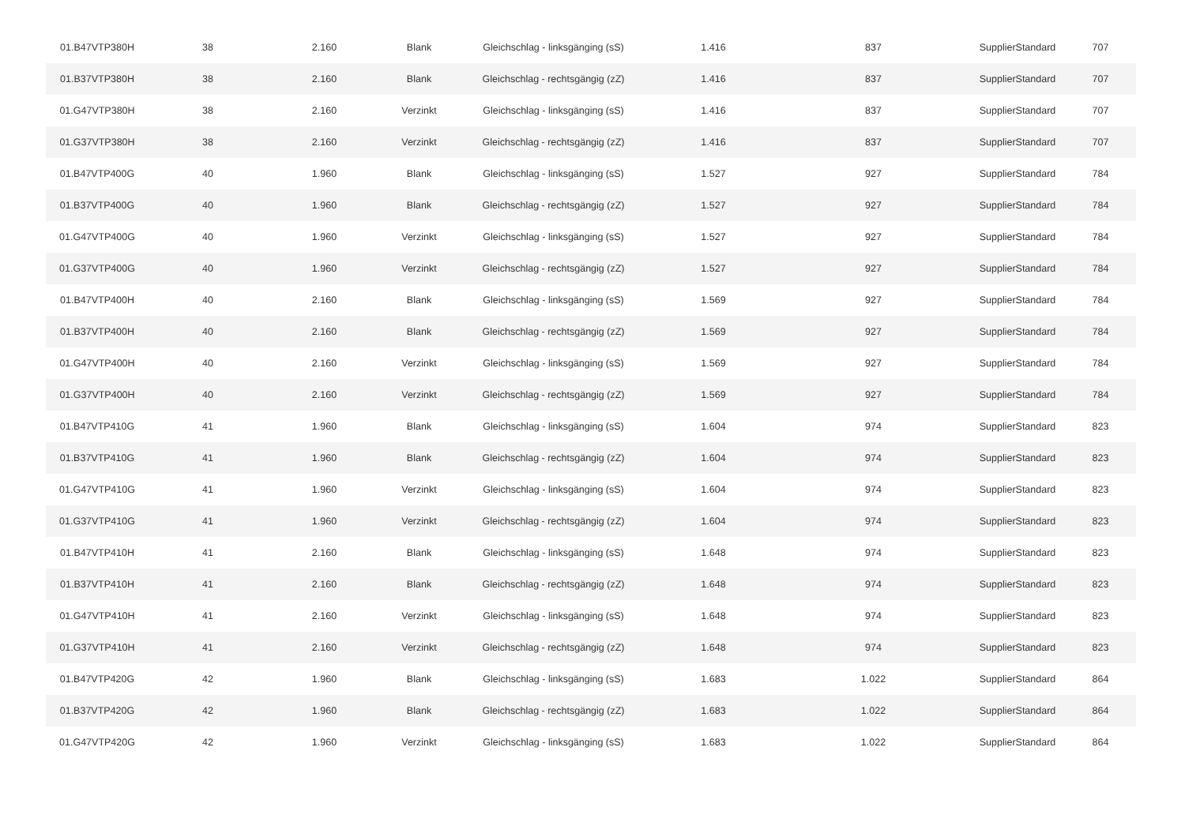| 01.B47VTP380H | 38 | 2.160 | Blank | Gleichschlag - linksgänging (sS) | 1.416 | 837 | SupplierStandard | 707 |
| 01.B37VTP380H | 38 | 2.160 | Blank | Gleichschlag - rechtsgängig (zZ) | 1.416 | 837 | SupplierStandard | 707 |
| 01.G47VTP380H | 38 | 2.160 | Verzinkt | Gleichschlag - linksgänging (sS) | 1.416 | 837 | SupplierStandard | 707 |
| 01.G37VTP380H | 38 | 2.160 | Verzinkt | Gleichschlag - rechtsgängig (zZ) | 1.416 | 837 | SupplierStandard | 707 |
| 01.B47VTP400G | 40 | 1.960 | Blank | Gleichschlag - linksgänging (sS) | 1.527 | 927 | SupplierStandard | 784 |
| 01.B37VTP400G | 40 | 1.960 | Blank | Gleichschlag - rechtsgängig (zZ) | 1.527 | 927 | SupplierStandard | 784 |
| 01.G47VTP400G | 40 | 1.960 | Verzinkt | Gleichschlag - linksgänging (sS) | 1.527 | 927 | SupplierStandard | 784 |
| 01.G37VTP400G | 40 | 1.960 | Verzinkt | Gleichschlag - rechtsgängig (zZ) | 1.527 | 927 | SupplierStandard | 784 |
| 01.B47VTP400H | 40 | 2.160 | Blank | Gleichschlag - linksgänging (sS) | 1.569 | 927 | SupplierStandard | 784 |
| 01.B37VTP400H | 40 | 2.160 | Blank | Gleichschlag - rechtsgängig (zZ) | 1.569 | 927 | SupplierStandard | 784 |
| 01.G47VTP400H | 40 | 2.160 | Verzinkt | Gleichschlag - linksgänging (sS) | 1.569 | 927 | SupplierStandard | 784 |
| 01.G37VTP400H | 40 | 2.160 | Verzinkt | Gleichschlag - rechtsgängig (zZ) | 1.569 | 927 | SupplierStandard | 784 |
| 01.B47VTP410G | 41 | 1.960 | Blank | Gleichschlag - linksgänging (sS) | 1.604 | 974 | SupplierStandard | 823 |
| 01.B37VTP410G | 41 | 1.960 | Blank | Gleichschlag - rechtsgängig (zZ) | 1.604 | 974 | SupplierStandard | 823 |
| 01.G47VTP410G | 41 | 1.960 | Verzinkt | Gleichschlag - linksgänging (sS) | 1.604 | 974 | SupplierStandard | 823 |
| 01.G37VTP410G | 41 | 1.960 | Verzinkt | Gleichschlag - rechtsgängig (zZ) | 1.604 | 974 | SupplierStandard | 823 |
| 01.B47VTP410H | 41 | 2.160 | Blank | Gleichschlag - linksgänging (sS) | 1.648 | 974 | SupplierStandard | 823 |
| 01.B37VTP410H | 41 | 2.160 | Blank | Gleichschlag - rechtsgängig (zZ) | 1.648 | 974 | SupplierStandard | 823 |
| 01.G47VTP410H | 41 | 2.160 | Verzinkt | Gleichschlag - linksgänging (sS) | 1.648 | 974 | SupplierStandard | 823 |
| 01.G37VTP410H | 41 | 2.160 | Verzinkt | Gleichschlag - rechtsgängig (zZ) | 1.648 | 974 | SupplierStandard | 823 |
| 01.B47VTP420G | 42 | 1.960 | Blank | Gleichschlag - linksgänging (sS) | 1.683 | 1.022 | SupplierStandard | 864 |
| 01.B37VTP420G | 42 | 1.960 | Blank | Gleichschlag - rechtsgängig (zZ) | 1.683 | 1.022 | SupplierStandard | 864 |
| 01.G47VTP420G | 42 | 1.960 | Verzinkt | Gleichschlag - linksgänging (sS) | 1.683 | 1.022 | SupplierStandard | 864 |